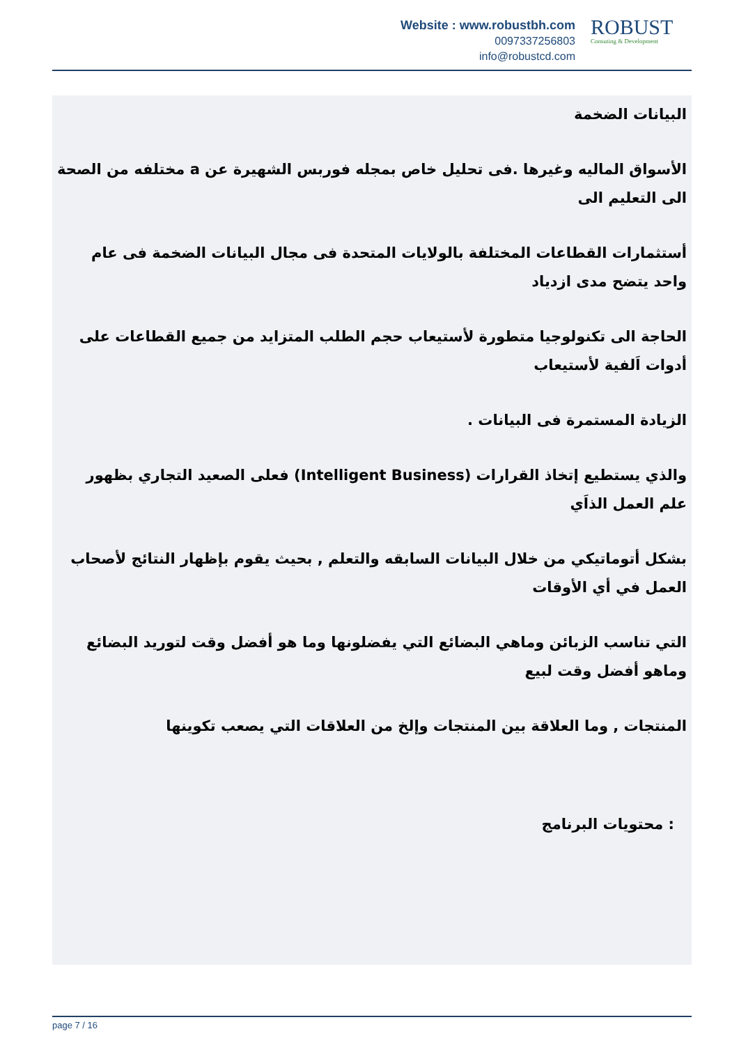Website : www.robustbh.com
0097337256803
info@robustcd.com
ROBUST
Consuting & Development
البيانات الضخمة
الأسواق الماليه وغيرها .فى تحليل خاص بمجله فوربس الشهيرة عن a مختلفه من الصحة الى التعليم الى
أستثمارات القطاعات المختلفة بالولايات المتحدة فى مجال البيانات الضخمة فى عام واحد يتضح مدى ازدياد
الحاجة الى تكنولوجيا متطورة لأستيعاب حجم الطلب المتزايد من جميع القطاعات على أدوات اَلفية لأستيعاب
الزيادة المستمرة فى البيانات .
والذي يستطيع إتخاذ القرارات (Intelligent Business) فعلى الصعيد التجاري بظهور علم العمل الذاَي
بشكل أتوماتيكي من خلال البيانات السابقه والتعلم , بحيث يقوم بإظهار النتائج لأصحاب العمل في أي الأوقات
التي تناسب الزبائن وماهي البضائع التي يفضلونها وما هو أفضل وقت لتوريد البضائع وماهو أفضل وقت لبيع
المنتجات , وما العلاقة بين المنتجات وإلخ من العلاقات التي يصعب تكوينها
: محتويات البرنامج
page 7 / 16